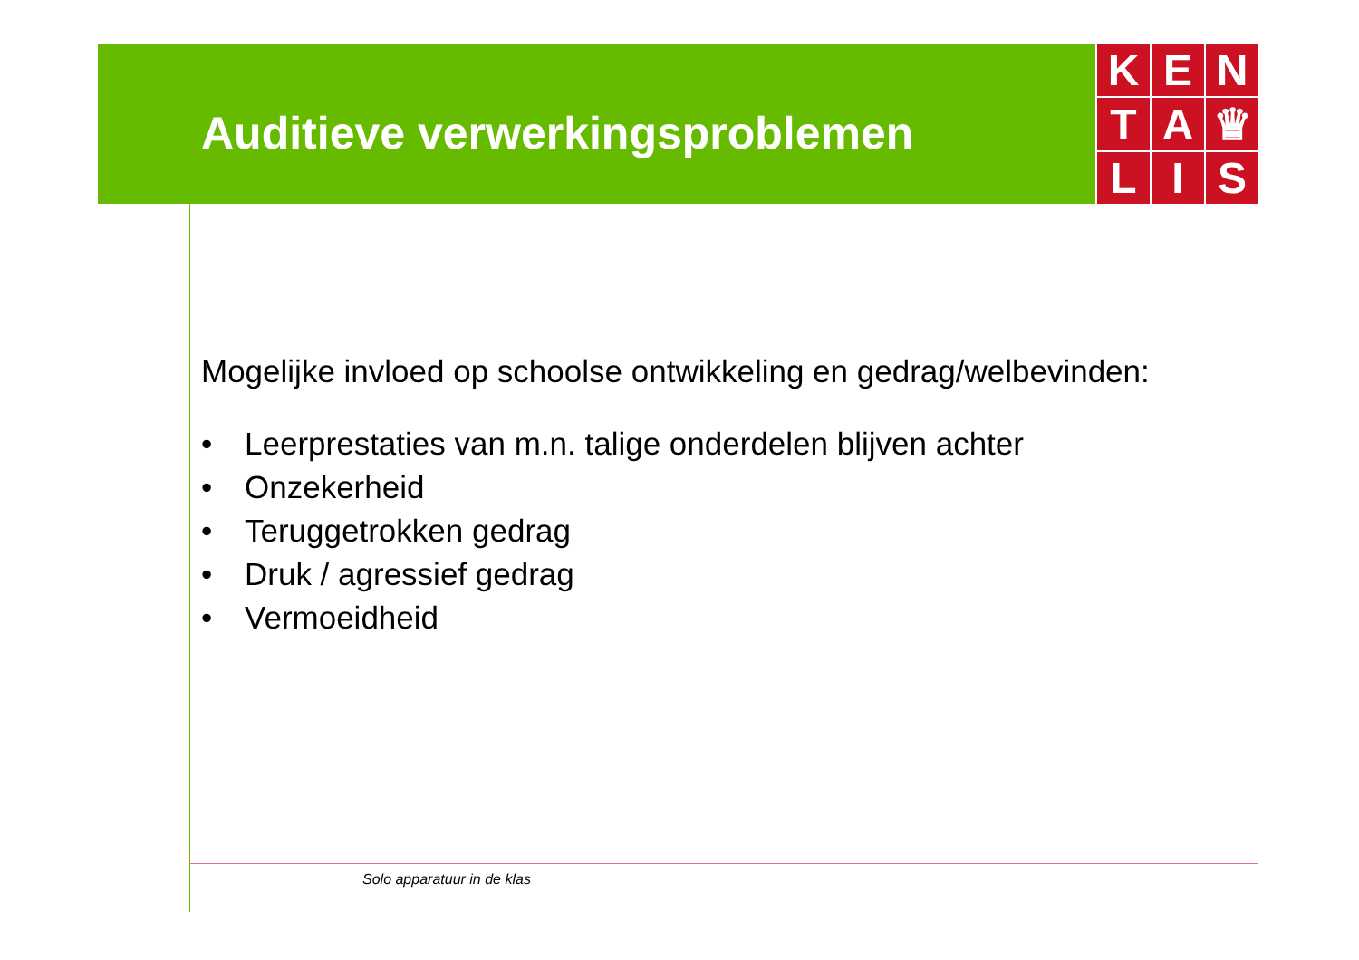Auditieve verwerkingsproblemen
K
E
N
T
A
♛
L
I
S
Mogelijke invloed op schoolse ontwikkeling en gedrag/welbevinden:
• Leerprestaties van m.n. talige onderdelen blijven achter
• Onzekerheid
• Teruggetrokken gedrag
• Druk / agressief gedrag
• Vermoeidheid
Solo apparatuur in de klas